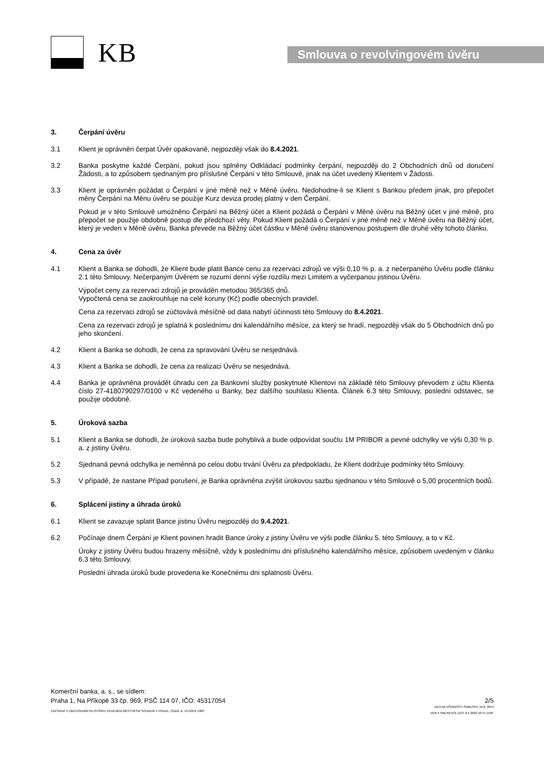KB
Smlouva o revolvingovém úvěru
3. Čerpání úvěru
3.1 Klient je oprávněn čerpat Úvěr opakovaně, nejpozději však do 8.4.2021.
3.2 Banka poskytne každé Čerpání, pokud jsou splněny Odkládací podmínky čerpání, nejpozději do 2 Obchodních dnů od doručení Žádosti, a to způsobem sjednaným pro příslušné Čerpání v této Smlouvě, jinak na účet uvedený Klientem v Žádosti.
3.3 Klient je oprávněn požádat o Čerpání v jiné měně než v Měně úvěru. Nedohodne-li se Klient s Bankou předem jinak, pro přepočet měny Čerpání na Měnu úvěru se použije Kurz deviza prodej platný v den Čerpání.
Pokud je v této Smlouvě umožněno Čerpání na Běžný účet a Klient požádá o Čerpání v Měně úvěru na Běžný účet v jiné měně, pro přepočet se použije obdobně postup dle předchozí věty. Pokud Klient požádá o Čerpání v jiné měně než v Měně úvěru na Běžný účet, který je veden v Měně úvěru, Banka převede na Běžný účet částku v Měně úvěru stanovenou postupem dle druhé věty tohoto článku.
4. Cena za úvěr
4.1 Klient a Banka se dohodli, že Klient bude platit Bance cenu za rezervaci zdrojů ve výši 0,10 % p. a. z nečerpaného Úvěru podle článku 2.1 této Smlouvy. Nečerpaným Úvěrem se rozumí denní výše rozdílu mezi Limitem a vyčerpanou jistinou Úvěru.
Výpočet ceny za rezervaci zdrojů je prováděn metodou 365/365 dnů.
Vypočtená cena se zaokrouhluje na celé koruny (Kč) podle obecných pravidel.
Cena za rezervaci zdrojů se zúčtovává měsíčně od data nabytí účinnosti této Smlouvy do 8.4.2021.
Cena za rezervaci zdrojů je splatná k poslednímu dni kalendářního měsíce, za který se hradí, nejpozději však do 5 Obchodních dnů po jeho skončení.
4.2 Klient a Banka se dohodli, že cena za spravování Úvěru se nesjednává.
4.3 Klient a Banka se dohodli, že cena za realizaci Úvěru se nesjednává.
4.4 Banka je oprávněna provádět úhradu cen za Bankovní služby poskytnuté Klientovi na základě této Smlouvy převodem z účtu Klienta číslo 27-4180790297/0100 v Kč vedeného u Banky, bez dalšího souhlasu Klienta. Článek 6.3 této Smlouvy, poslední odstavec, se použije obdobně.
5. Úroková sazba
5.1 Klient a Banka se dohodli, že úroková sazba bude pohyblivá a bude odpovídat součtu 1M PRIBOR a pevné odchylky ve výši 0,30 % p. a. z jistiny Úvěru.
5.2 Sjednaná pevná odchylka je neměnná po celou dobu trvání Úvěru za předpokladu, že Klient dodržuje podmínky této Smlouvy.
5.3 V případě, že nastane Případ porušení, je Banka oprávněna zvýšit úrokovou sazbu sjednanou v této Smlouvě o 5,00 procentních bodů.
6. Splácení jistiny a úhrada úroků
6.1 Klient se zavazuje splatit Bance jistinu Úvěru nejpozději do 9.4.2021.
6.2 Počínaje dnem Čerpání je Klient povinen hradit Bance úroky z jistiny Úvěru ve výši podle článku 5. této Smlouvy, a to v Kč.
Úroky z jistiny Úvěru budou hrazeny měsíčně, vždy k poslednímu dni příslušného kalendářního měsíce, způsobem uvedeným v článku 6.3 této Smlouvy.
Poslední úhrada úroků bude provedena ke Konečnému dni splatnosti Úvěru.
Komerční banka, a. s., se sídlem:
Praha 1, Na Příkopě 33 čp. 969, PSČ 114 07, IČO: 45317054
ZAPSANÁ V OBCHODNÍM REJSTŘÍKU VEDENÉM MĚSTSKÝM SOUDEM V PRAZE, ODDÍL B, VLOŽKA 1360
2/5
DATUM ÚČINNOSTI ŠABLONY 19.8. 2019
VER F SMLREVOL.DOT 8.4.2020 10:47 DOP.